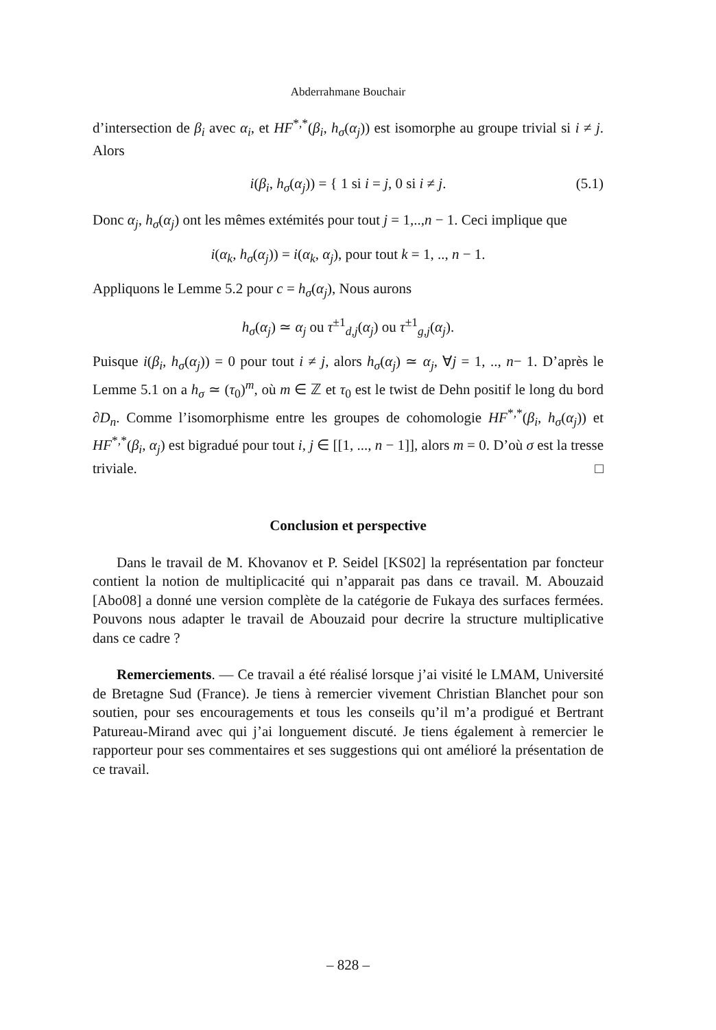Abderrahmane Bouchair
d’intersection de β<sub>i</sub> avec α<sub>i</sub>, et HF<sup>*,*</sup>(β<sub>i</sub>, h<sub>σ</sub>(α<sub>j</sub>)) est isomorphe au groupe trivial si i ≠ j. Alors
i(β<sub>i</sub>, h<sub>σ</sub>(α<sub>j</sub>)) = { 1 si i = j, 0 si i ≠ j. (5.1)
Donc α<sub>j</sub>, h<sub>σ</sub>(α<sub>j</sub>) ont les mêmes extémités pour tout j = 1,..,n − 1. Ceci implique que
i(α<sub>k</sub>, h<sub>σ</sub>(α<sub>j</sub>)) = i(α<sub>k</sub>, α<sub>j</sub>), pour tout k = 1, .., n − 1.
Appliquons le Lemme 5.2 pour c = h<sub>σ</sub>(α<sub>j</sub>), Nous aurons
h<sub>σ</sub>(α<sub>j</sub>) ≃ α<sub>j</sub> ou τ<sup>±1</sup><sub>d,j</sub>(α<sub>j</sub>) ou τ<sup>±1</sup><sub>g,j</sub>(α<sub>j</sub>).
Puisque i(β<sub>i</sub>, h<sub>σ</sub>(α<sub>j</sub>)) = 0 pour tout i ≠ j, alors h<sub>σ</sub>(α<sub>j</sub>) ≃ α<sub>j</sub>, ∀j = 1, .., n− 1. D’après le Lemme 5.1 on a h<sub>σ</sub> ≃ (τ<sub>0</sub>)<sup>m</sup>, où m ∈ ℤ et τ<sub>0</sub> est le twist de Dehn positif le long du bord ∂D<sub>n</sub>. Comme l’isomorphisme entre les groupes de cohomologie HF<sup>*,*</sup>(β<sub>i</sub>, h<sub>σ</sub>(α<sub>j</sub>)) et HF<sup>*,*</sup>(β<sub>i</sub>, α<sub>j</sub>) est bigradué pour tout i, j ∈ [[1, ..., n − 1]], alors m = 0. D’où σ est la tresse triviale. □
Conclusion et perspective
Dans le travail de M. Khovanov et P. Seidel [KS02] la représentation par foncteur contient la notion de multiplicacité qui n’apparait pas dans ce travail. M. Abouzaid [Abo08] a donné une version complète de la catégorie de Fukaya des surfaces fermées. Pouvons nous adapter le travail de Abouzaid pour decrire la structure multiplicative dans ce cadre ?
Remerciements. — Ce travail a été réalisé lorsque j’ai visité le LMAM, Université de Bretagne Sud (France). Je tiens à remercier vivement Christian Blanchet pour son soutien, pour ses encouragements et tous les conseils qu’il m’a prodigué et Bertrant Patureau-Mirand avec qui j’ai longuement discuté. Je tiens également à remercier le rapporteur pour ses commentaires et ses suggestions qui ont amélioré la présentation de ce travail.
– 828 –